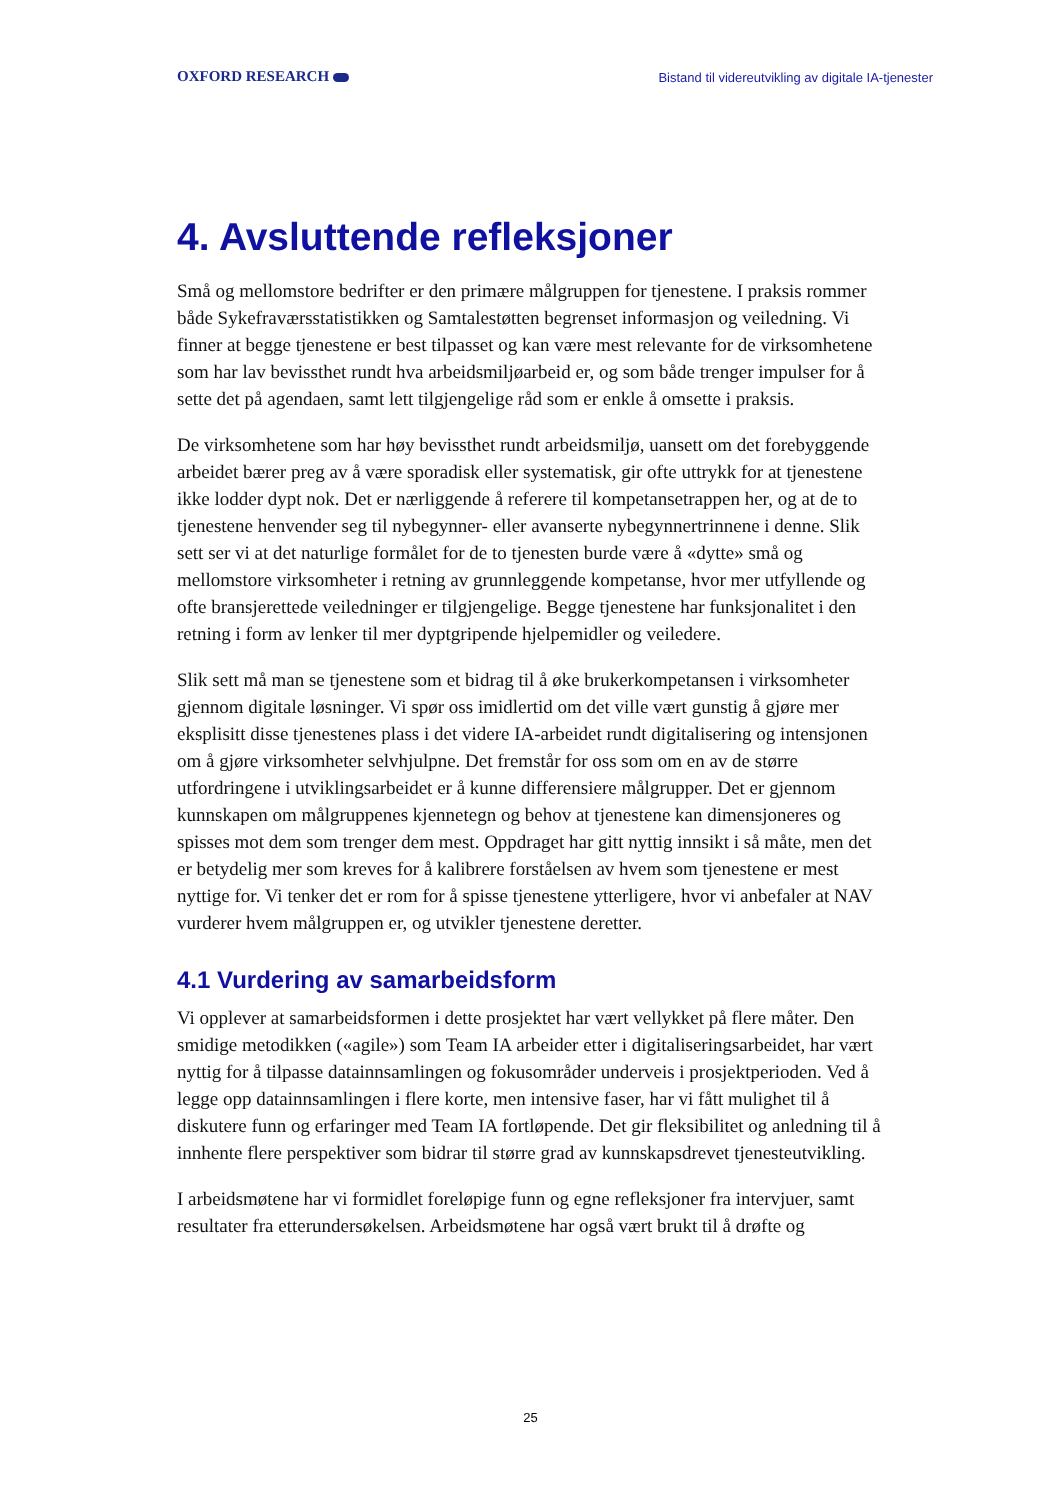OXFORD RESEARCH Bistand til videreutvikling av digitale IA-tjenester
4. Avsluttende refleksjoner
Små og mellomstore bedrifter er den primære målgruppen for tjenestene. I praksis rommer både Sykefraværsstatistikken og Samtalestøtten begrenset informasjon og veiledning. Vi finner at begge tjenestene er best tilpasset og kan være mest relevante for de virksomhetene som har lav bevissthet rundt hva arbeidsmiljøarbeid er, og som både trenger impulser for å sette det på agendaen, samt lett tilgjengelige råd som er enkle å omsette i praksis.
De virksomhetene som har høy bevissthet rundt arbeidsmiljø, uansett om det forebyggende arbeidet bærer preg av å være sporadisk eller systematisk, gir ofte uttrykk for at tjenestene ikke lodder dypt nok. Det er nærliggende å referere til kompetansetrappen her, og at de to tjenestene henvender seg til nybegynner- eller avanserte nybegynnertrinnene i denne. Slik sett ser vi at det naturlige formålet for de to tjenesten burde være å «dytte» små og mellomstore virksomheter i retning av grunnleggende kompetanse, hvor mer utfyllende og ofte bransjerettede veiledninger er tilgjengelige. Begge tjenestene har funksjonalitet i den retning i form av lenker til mer dyptgripende hjelpemidler og veiledere.
Slik sett må man se tjenestene som et bidrag til å øke brukerkompetansen i virksomheter gjennom digitale løsninger. Vi spør oss imidlertid om det ville vært gunstig å gjøre mer eksplisitt disse tjenestenes plass i det videre IA-arbeidet rundt digitalisering og intensjonen om å gjøre virksomheter selvhjulpne. Det fremstår for oss som om en av de større utfordringene i utviklingsarbeidet er å kunne differensiere målgrupper. Det er gjennom kunnskapen om målgruppenes kjennetegn og behov at tjenestene kan dimensjoneres og spisses mot dem som trenger dem mest. Oppdraget har gitt nyttig innsikt i så måte, men det er betydelig mer som kreves for å kalibrere forståelsen av hvem som tjenestene er mest nyttige for. Vi tenker det er rom for å spisse tjenestene ytterligere, hvor vi anbefaler at NAV vurderer hvem målgruppen er, og utvikler tjenestene deretter.
4.1 Vurdering av samarbeidsform
Vi opplever at samarbeidsformen i dette prosjektet har vært vellykket på flere måter. Den smidige metodikken («agile») som Team IA arbeider etter i digitaliseringsarbeidet, har vært nyttig for å tilpasse datainnsamlingen og fokusområder underveis i prosjektperioden. Ved å legge opp datainnsamlingen i flere korte, men intensive faser, har vi fått mulighet til å diskutere funn og erfaringer med Team IA fortløpende. Det gir fleksibilitet og anledning til å innhente flere perspektiver som bidrar til større grad av kunnskapsdrevet tjenesteutvikling.
I arbeidsmøtene har vi formidlet foreløpige funn og egne refleksjoner fra intervjuer, samt resultater fra etterundersøkelsen. Arbeidsmøtene har også vært brukt til å drøfte og
25